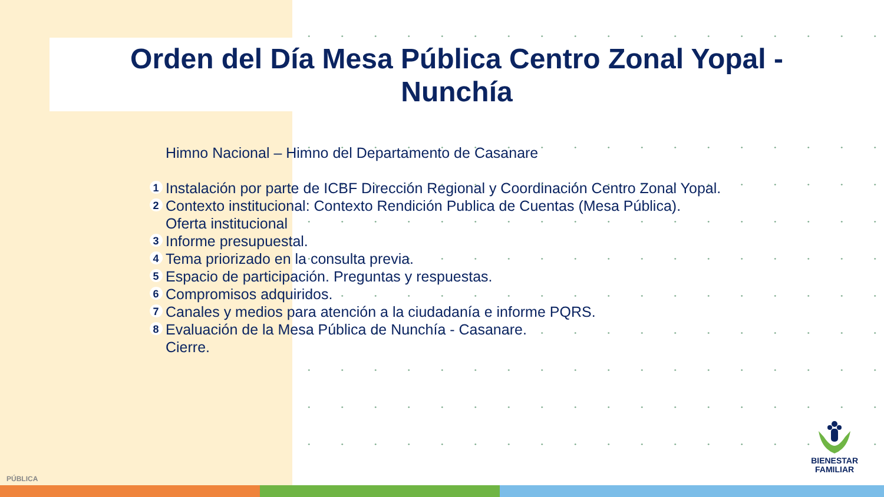Orden del Día Mesa Pública Centro Zonal Yopal - Nunchía
Himno Nacional – Himno del Departamento de Casanare
1
Instalación por parte de ICBF Dirección Regional y Coordinación Centro Zonal Yopal.
2
Contexto institucional: Contexto Rendición Publica de Cuentas (Mesa Pública).
Oferta institucional
3
Informe presupuestal.
4
Tema priorizado en la consulta previa.
5
Espacio de participación. Preguntas y respuestas.
6
Compromisos adquiridos.
7
Canales y medios para atención a la ciudadanía e informe PQRS.
8
Evaluación de la Mesa Pública de Nunchía - Casanare.
Cierre.
BIENESTAR
FAMILIAR
PÚBLICA